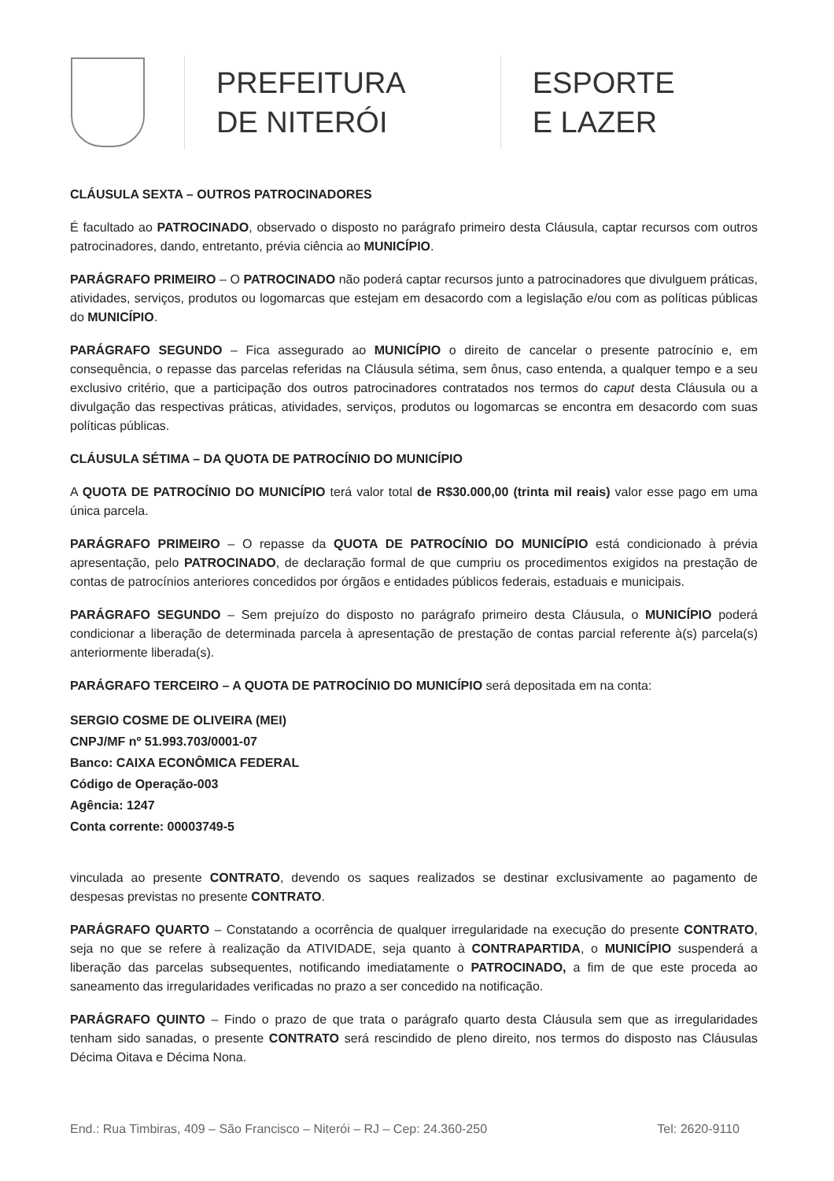PREFEITURA
DE NITERÓI
ESPORTE
E LAZER
CLÁUSULA SEXTA – OUTROS PATROCINADORES
É facultado ao PATROCINADO, observado o disposto no parágrafo primeiro desta Cláusula, captar recursos com outros patrocinadores, dando, entretanto, prévia ciência ao MUNICÍPIO.
PARÁGRAFO PRIMEIRO – O PATROCINADO não poderá captar recursos junto a patrocinadores que divulguem práticas, atividades, serviços, produtos ou logomarcas que estejam em desacordo com a legislação e/ou com as políticas públicas do MUNICÍPIO.
PARÁGRAFO SEGUNDO – Fica assegurado ao MUNICÍPIO o direito de cancelar o presente patrocínio e, em consequência, o repasse das parcelas referidas na Cláusula sétima, sem ônus, caso entenda, a qualquer tempo e a seu exclusivo critério, que a participação dos outros patrocinadores contratados nos termos do caput desta Cláusula ou a divulgação das respectivas práticas, atividades, serviços, produtos ou logomarcas se encontra em desacordo com suas políticas públicas.
CLÁUSULA SÉTIMA – DA QUOTA DE PATROCÍNIO DO MUNICÍPIO
A QUOTA DE PATROCÍNIO DO MUNICÍPIO terá valor total de R$30.000,00 (trinta mil reais) valor esse pago em uma única parcela.
PARÁGRAFO PRIMEIRO – O repasse da QUOTA DE PATROCÍNIO DO MUNICÍPIO está condicionado à prévia apresentação, pelo PATROCINADO, de declaração formal de que cumpriu os procedimentos exigidos na prestação de contas de patrocínios anteriores concedidos por órgãos e entidades públicos federais, estaduais e municipais.
PARÁGRAFO SEGUNDO – Sem prejuízo do disposto no parágrafo primeiro desta Cláusula, o MUNICÍPIO poderá condicionar a liberação de determinada parcela à apresentação de prestação de contas parcial referente à(s) parcela(s) anteriormente liberada(s).
PARÁGRAFO TERCEIRO – A QUOTA DE PATROCÍNIO DO MUNICÍPIO será depositada em na conta:
SERGIO COSME DE OLIVEIRA (MEI)
CNPJ/MF nº 51.993.703/0001-07
Banco: CAIXA ECONÔMICA FEDERAL
Código de Operação-003
Agência: 1247
Conta corrente: 00003749-5
vinculada ao presente CONTRATO, devendo os saques realizados se destinar exclusivamente ao pagamento de despesas previstas no presente CONTRATO.
PARÁGRAFO QUARTO – Constatando a ocorrência de qualquer irregularidade na execução do presente CONTRATO, seja no que se refere à realização da ATIVIDADE, seja quanto à CONTRAPARTIDA, o MUNICÍPIO suspenderá a liberação das parcelas subsequentes, notificando imediatamente o PATROCINADO, a fim de que este proceda ao saneamento das irregularidades verificadas no prazo a ser concedido na notificação.
PARÁGRAFO QUINTO – Findo o prazo de que trata o parágrafo quarto desta Cláusula sem que as irregularidades tenham sido sanadas, o presente CONTRATO será rescindido de pleno direito, nos termos do disposto nas Cláusulas Décima Oitava e Décima Nona.
End.: Rua Timbiras, 409 – São Francisco – Niterói – RJ – Cep: 24.360-250 Tel: 2620-9110